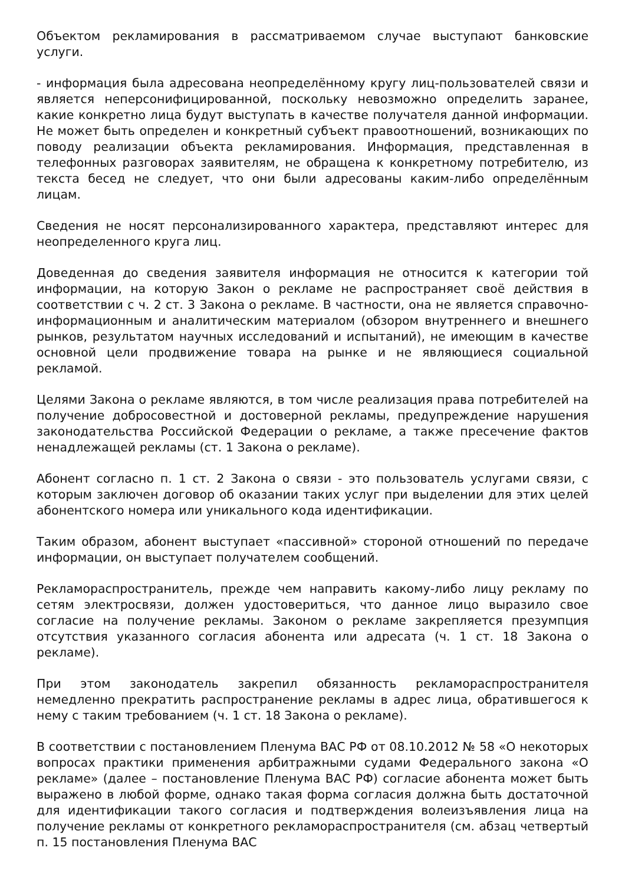Объектом рекламирования в рассматриваемом случае выступают банковские услуги.
- информация была адресована неопределённому кругу лиц-пользователей связи и является неперсонифицированной, поскольку невозможно определить заранее, какие конкретно лица будут выступать в качестве получателя данной информации. Не может быть определен и конкретный субъект правоотношений, возникающих по поводу реализации объекта рекламирования. Информация, представленная в телефонных разговорах заявителям, не обращена к конкретному потребителю, из текста бесед не следует, что они были адресованы каким-либо определённым лицам.
Сведения не носят персонализированного характера, представляют интерес для неопределенного круга лиц.
Доведенная до сведения заявителя информация не относится к категории той информации, на которую Закон о рекламе не распространяет своё действия в соответствии с ч. 2 ст. 3 Закона о рекламе. В частности, она не является справочно-информационным и аналитическим материалом (обзором внутреннего и внешнего рынков, результатом научных исследований и испытаний), не имеющим в качестве основной цели продвижение товара на рынке и не являющиеся социальной рекламой.
Целями Закона о рекламе являются, в том числе реализация права потребителей на получение добросовестной и достоверной рекламы, предупреждение нарушения законодательства Российской Федерации о рекламе, а также пресечение фактов ненадлежащей рекламы (ст. 1 Закона о рекламе).
Абонент согласно п. 1 ст. 2 Закона о связи - это пользователь услугами связи, с которым заключен договор об оказании таких услуг при выделении для этих целей абонентского номера или уникального кода идентификации.
Таким образом, абонент выступает «пассивной» стороной отношений по передаче информации, он выступает получателем сообщений.
Рекламораспространитель, прежде чем направить какому-либо лицу рекламу по сетям электросвязи, должен удостовериться, что данное лицо выразило свое согласие на получение рекламы. Законом о рекламе закрепляется презумпция отсутствия указанного согласия абонента или адресата (ч. 1 ст. 18 Закона о рекламе).
При этом законодатель закрепил обязанность рекламораспространителя немедленно прекратить распространение рекламы в адрес лица, обратившегося к нему с таким требованием (ч. 1 ст. 18 Закона о рекламе).
В соответствии с постановлением Пленума ВАС РФ от 08.10.2012 № 58 «О некоторых вопросах практики применения арбитражными судами Федерального закона «О рекламе» (далее – постановление Пленума ВАС РФ) согласие абонента может быть выражено в любой форме, однако такая форма согласия должна быть достаточной для идентификации такого согласия и подтверждения волеизъявления лица на получение рекламы от конкретного рекламораспространителя (см. абзац четвертый п. 15 постановления Пленума ВАС